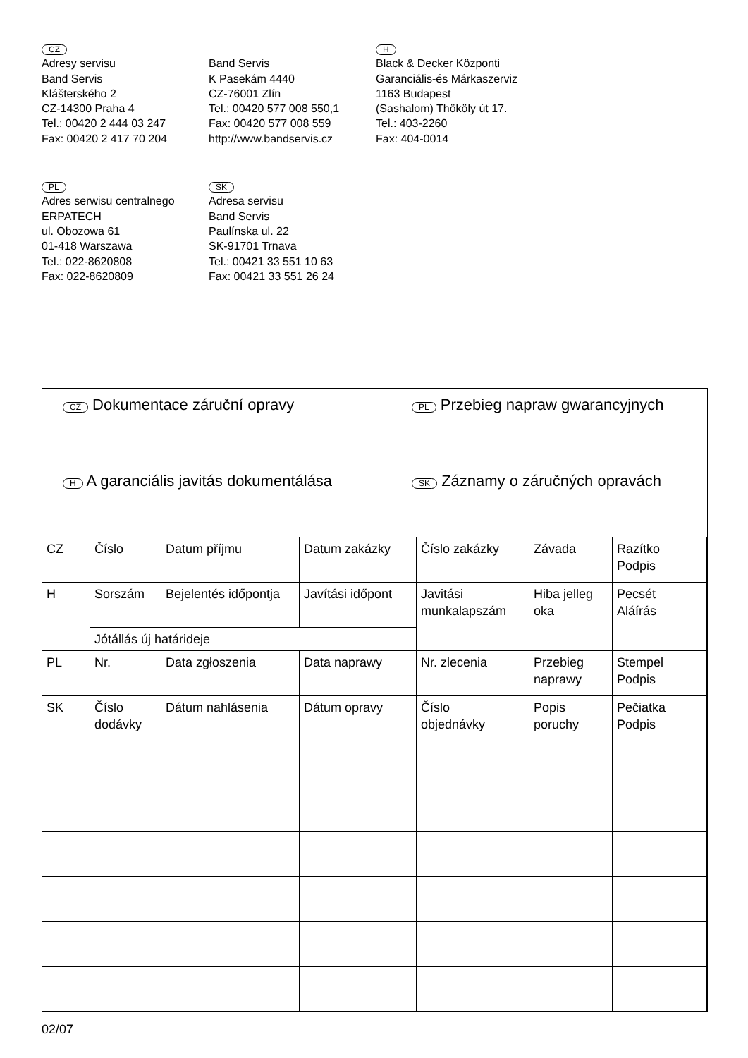CZ
Adresy servisu
Band Servis
Klášterského 2
CZ-14300 Praha 4
Tel.: 00420 2 444 03 247
Fax: 00420 2 417 70 204
Band Servis
K Pasekám 4440
CZ-76001 Zlín
Tel.: 00420 577 008 550,1
Fax: 00420 577 008 559
http://www.bandservis.cz
H
Black & Decker Központi
Garanciális-és Márkaszerviz
1163 Budapest
(Sashalom) Thököly út 17.
Tel.: 403-2260
Fax: 404-0014
PL
Adres serwisu centralnego
ERPATECH
ul. Obozowa 61
01-418 Warszawa
Tel.: 022-8620808
Fax: 022-8620809
SK
Adresa servisu
Band Servis
Paulínska ul. 22
SK-91701 Trnava
Tel.: 00421 33 551 10 63
Fax: 00421 33 551 26 24
CZ Dokumentace záruční opravy
PL Przebieg napraw gwarancyjnych
H A garanciális javitás dokumentálása
SK Záznamy o záručných opravách
| CZ | Číslo | Datum příjmu | Datum zakázky | Číslo zakázky | Závada | Razítko Podpis |
| H | Sorszám | Bejelentés időpontja | Javítási időpont | Javitási munkalapszám | Hiba jelleg oka | Pecsét Aláírás |
| | Jótállás új határideje | | | | | |
| PL | Nr. | Data zgłoszenia | Data naprawy | Nr. zlecenia | Przebieg naprawy | Stempel Podpis |
| SK | Číslo dodávky | Dátum nahlásenia | Dátum opravy | Číslo objednávky | Popis poruchy | Pečiatka Podpis |
02/07